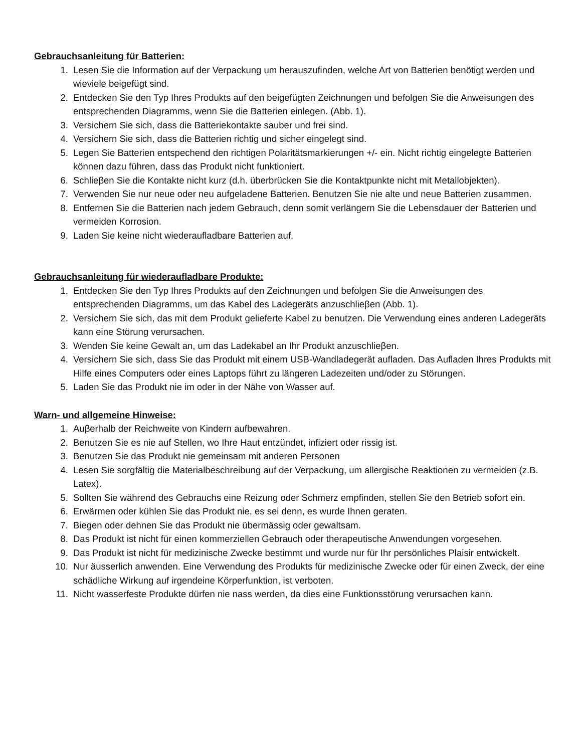Gebrauchsanleitung für Batterien:
1. Lesen Sie die Information auf der Verpackung um herauszufinden, welche Art von Batterien benötigt werden und wieviele beigefügt sind.
2. Entdecken Sie den Typ Ihres Produkts auf den beigefügten Zeichnungen und befolgen Sie die Anweisungen des entsprechenden Diagramms, wenn Sie die Batterien einlegen. (Abb. 1).
3. Versichern Sie sich, dass die Batteriekontakte sauber und frei sind.
4. Versichern Sie sich, dass die Batterien richtig und sicher eingelegt sind.
5. Legen Sie Batterien entspechend den richtigen Polaritätsmarkierungen +/- ein. Nicht richtig eingelegte Batterien können dazu führen, dass das Produkt nicht funktioniert.
6. Schlieβen Sie die Kontakte nicht kurz (d.h. überbrücken Sie die Kontaktpunkte nicht mit Metallobjekten).
7. Verwenden Sie nur neue oder neu aufgeladene Batterien. Benutzen Sie nie alte und neue Batterien zusammen.
8. Entfernen Sie die Batterien nach jedem Gebrauch, denn somit verlängern Sie die Lebensdauer der Batterien und vermeiden Korrosion.
9. Laden Sie keine nicht wiederaufladbare Batterien auf.
Gebrauchsanleitung für wiederaufladbare Produkte:
1. Entdecken Sie den Typ Ihres Produkts auf den Zeichnungen und befolgen Sie die Anweisungen des entsprechenden Diagramms, um das Kabel des Ladegeräts anzuschlieβen (Abb. 1).
2. Versichern Sie sich, das mit dem Produkt gelieferte Kabel zu benutzen. Die Verwendung eines anderen Ladegeräts kann eine Störung verursachen.
3. Wenden Sie keine Gewalt an, um das Ladekabel an Ihr Produkt anzuschlieβen.
4. Versichern Sie sich, dass Sie das Produkt mit einem USB-Wandladegerät aufladen. Das Aufladen Ihres Produkts mit Hilfe eines Computers oder eines Laptops führt zu längeren Ladezeiten und/oder zu Störungen.
5. Laden Sie das Produkt nie im oder in der Nähe von Wasser auf.
Warn- und allgemeine Hinweise:
1. Auβerhalb der Reichweite von Kindern aufbewahren.
2. Benutzen Sie es nie auf Stellen, wo Ihre Haut entzündet, infiziert oder rissig ist.
3. Benutzen Sie das Produkt nie gemeinsam mit anderen Personen
4. Lesen Sie sorgfältig die Materialbeschreibung auf der Verpackung, um allergische Reaktionen zu vermeiden (z.B. Latex).
5. Sollten Sie während des Gebrauchs eine Reizung oder Schmerz empfinden, stellen Sie den Betrieb sofort ein.
6. Erwärmen oder kühlen Sie das Produkt nie, es sei denn, es wurde Ihnen geraten.
7. Biegen oder dehnen Sie das Produkt nie übermässig oder gewaltsam.
8. Das Produkt ist nicht für einen kommerziellen Gebrauch oder therapeutische Anwendungen vorgesehen.
9. Das Produkt ist nicht für medizinische Zwecke bestimmt und wurde nur für Ihr persönliches Plaisir entwickelt.
10. Nur äusserlich anwenden. Eine Verwendung des Produkts für medizinische Zwecke oder für einen Zweck, der eine schädliche Wirkung auf irgendeine Körperfunktion, ist verboten.
11. Nicht wasserfeste Produkte dürfen nie nass werden, da dies eine Funktionsstörung verursachen kann.